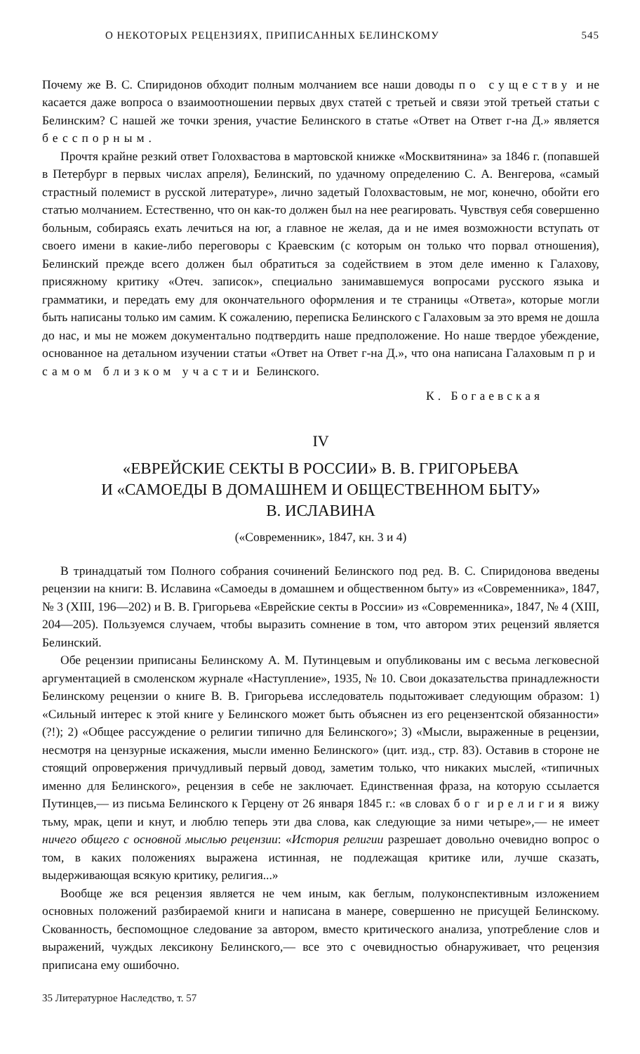О НЕКОТОРЫХ РЕЦЕНЗИЯХ, ПРИПИСАННЫХ БЕЛИНСКОМУ 545
Почему же В. С. Спиридонов обходит полным молчанием все наши доводы по существу и не касается даже вопроса о взаимоотношении первых двух статей с третьей и связи этой третьей статьи с Белинским? С нашей же точки зрения, участие Белинского в статье «Ответ на Ответ г-на Д.» является бесспорным.
Прочтя крайне резкий ответ Голохвастова в мартовской книжке «Москвитянина» за 1846 г. (попавшей в Петербург в первых числах апреля), Белинский, по удачному определению С. А. Венгерова, «самый страстный полемист в русской литературе», лично задетый Голохвастовым, не мог, конечно, обойти его статью молчанием. Естественно, что он как-то должен был на нее реагировать. Чувствуя себя совершенно больным, собираясь ехать лечиться на юг, а главное не желая, да и не имея возможности вступать от своего имени в какие-либо переговоры с Краевским (с которым он только что порвал отношения), Белинский прежде всего должен был обратиться за содействием в этом деле именно к Галахову, присяжному критику «Отеч. записок», специально занимавшемуся вопросами русского языка и грамматики, и передать ему для окончательного оформления и те страницы «Ответа», которые могли быть написаны только им самим. К сожалению, переписка Белинского с Галаховым за это время не дошла до нас, и мы не можем документально подтвердить наше предположение. Но наше твердое убеждение, основанное на детальном изучении статьи «Ответ на Ответ г-на Д.», что она написана Галаховым при самом близком участии Белинского.
К. Богаевская
IV
«ЕВРЕЙСКИЕ СЕКТЫ В РОССИИ» В. В. ГРИГОРЬЕВА
И «САМОЕДЫ В ДОМАШНЕМ И ОБЩЕСТВЕННОМ БЫТУ»
В. ИСЛАВИНА
(«Современник», 1847, кн. 3 и 4)
В тринадцатый том Полного собрания сочинений Белинского под ред. В. С. Спиридонова введены рецензии на книги: В. Иславина «Самоеды в домашнем и общественном быту» из «Современника», 1847, № 3 (XIII, 196—202) и В. В. Григорьева «Еврейские секты в России» из «Современника», 1847, № 4 (XIII, 204—205). Пользуемся случаем, чтобы выразить сомнение в том, что автором этих рецензий является Белинский.
Обе рецензии приписаны Белинскому А. М. Путинцевым и опубликованы им с весьма легковесной аргументацией в смоленском журнале «Наступление», 1935, № 10. Свои доказательства принадлежности Белинскому рецензии о книге В. В. Григорьева исследователь подытоживает следующим образом: 1) «Сильный интерес к этой книге у Белинского может быть объяснен из его рецензентской обязанности» (?!); 2) «Общее рассуждение о религии типично для Белинского»; 3) «Мысли, выраженные в рецензии, несмотря на цензурные искажения, мысли именно Белинского» (цит. изд., стр. 83). Оставив в стороне не стоящий опровержения причудливый первый довод, заметим только, что никаких мыслей, «типичных именно для Белинского», рецензия в себе не заключает. Единственная фраза, на которую ссылается Путинцев,— из письма Белинского к Герцену от 26 января 1845 г.: «в словах бог и религия вижу тьму, мрак, цепи и кнут, и люблю теперь эти два слова, как следующие за ними четыре»,— не имеет ничего общего с основной мыслью рецензии: «История религии разрешает довольно очевидно вопрос о том, в каких положениях выражена истинная, не подлежащая критике или, лучше сказать, выдерживающая всякую критику, религия...»
Вообще же вся рецензия является не чем иным, как беглым, полуконспективным изложением основных положений разбираемой книги и написана в манере, совершенно не присущей Белинскому. Скованность, беспомощное следование за автором, вместо критического анализа, употребление слов и выражений, чуждых лексикону Белинского,— все это с очевидностью обнаруживает, что рецензия приписана ему ошибочно.
35 Литературное Наследство, т. 57